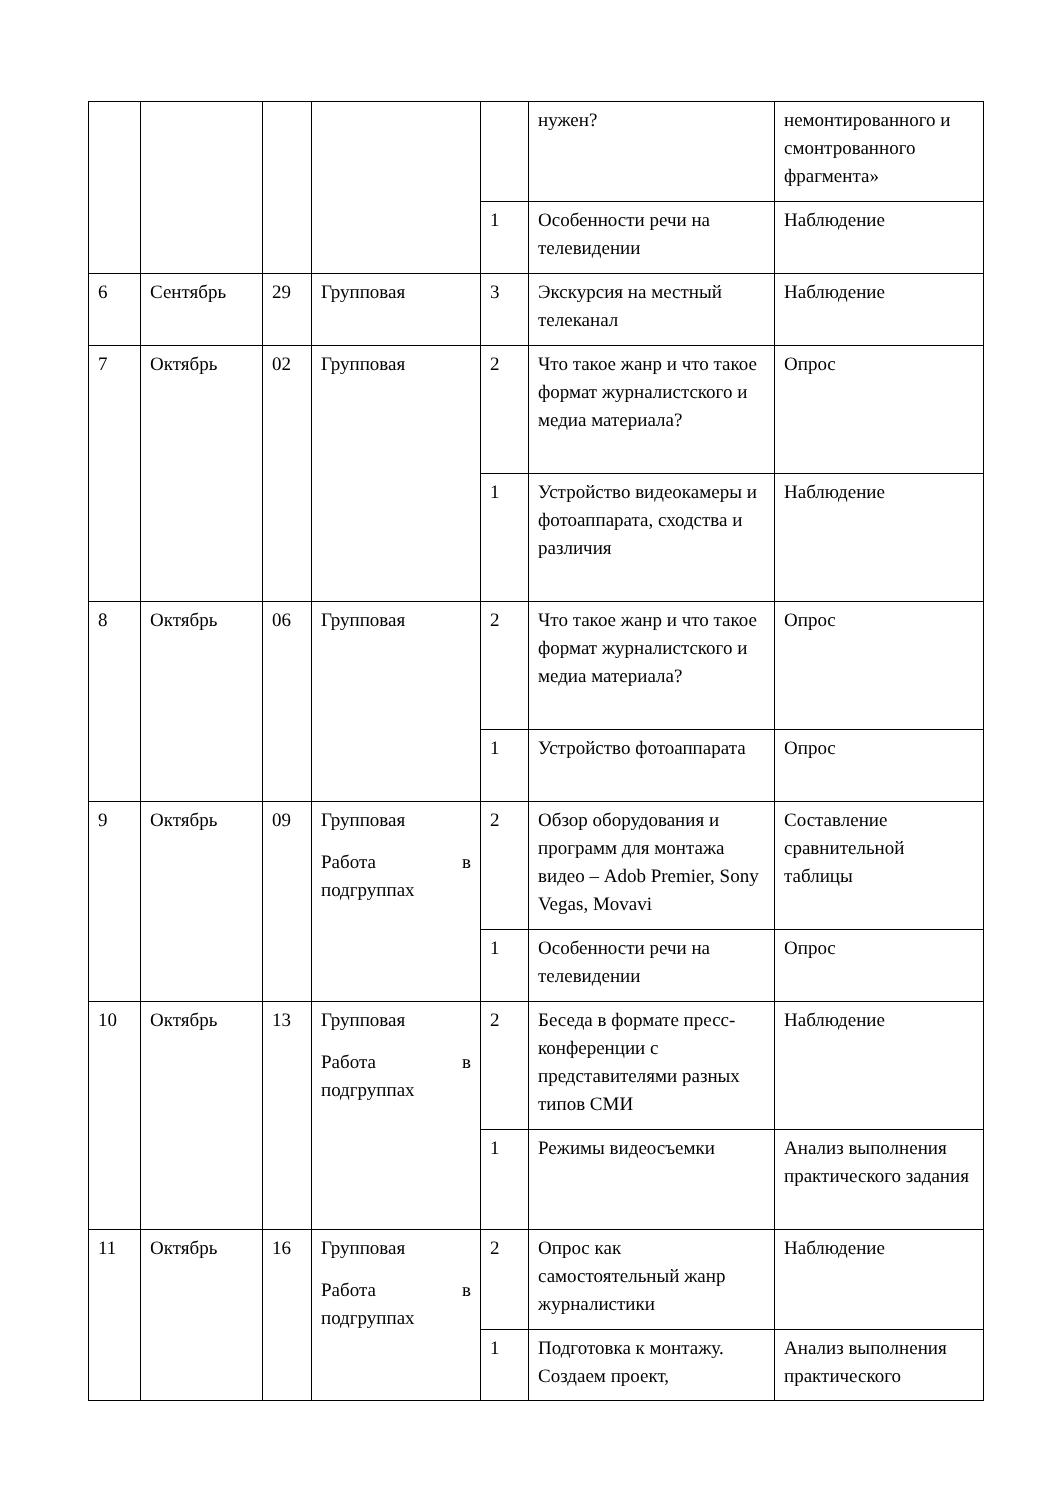| | | | | | нужен? | немонтированного и смонтрованного фрагмента» |
| | | | | 1 | Особенности речи на телевидении | Наблюдение |
| 6 | Сентябрь | 29 | Групповая | 3 | Экскурсия на местный телеканал | Наблюдение |
| 7 | Октябрь | 02 | Групповая | 2 | Что такое жанр и что такое формат журналистского и медиа материала? | Опрос |
| | | | | 1 | Устройство видеокамеры и фотоаппарата, сходства и различия | Наблюдение |
| 8 | Октябрь | 06 | Групповая | 2 | Что такое жанр и что такое формат журналистского и медиа материала? | Опрос |
| | | | | 1 | Устройство фотоаппарата | Опрос |
| 9 | Октябрь | 09 | Групповая Работа в подгруппах | 2 | Обзор оборудования и программ для монтажа видео – Adob Premier, Sony Vegas, Movavi | Составление сравнительной таблицы |
| | | | | 1 | Особенности речи на телевидении | Опрос |
| 10 | Октябрь | 13 | Групповая Работа в подгруппах | 2 | Беседа в формате пресс-конференции с представителями разных типов СМИ | Наблюдение |
| | | | | 1 | Режимы видеосъемки | Анализ выполнения практического задания |
| 11 | Октябрь | 16 | Групповая Работа в подгруппах | 2 | Опрос как самостоятельный жанр журналистики | Наблюдение |
| | | | | 1 | Подготовка к монтажу. Создаем проект, | Анализ выполнения практического |